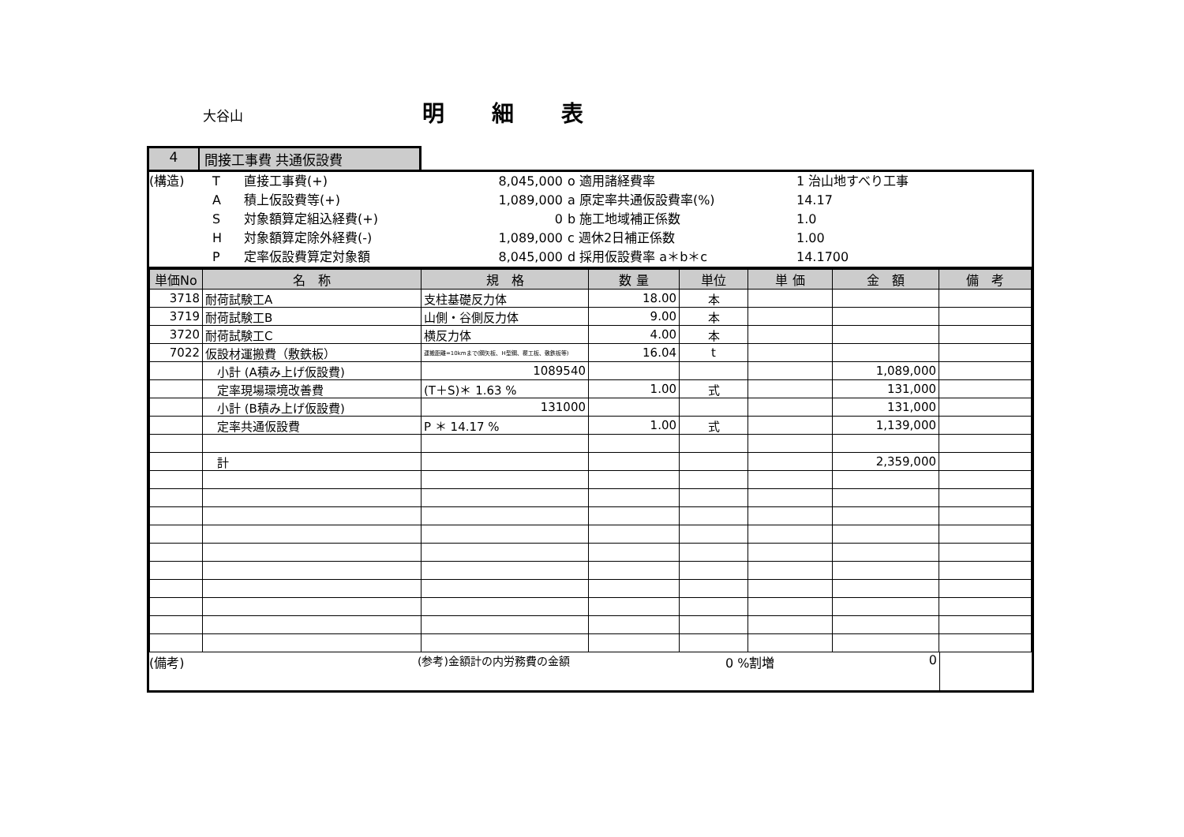大谷山 明細表
4 間接工事費 共通仮設費
(構造)
T
直接工事費(+)
8,045,000
o 適用諸経費率
1 治山地すべり工事
A
積上仮設費等(+)
1,089,000
a 原定率共通仮設費率(%)
14.17
S
対象額算定組込経費(+)
0
b 施工地域補正係数
1.0
H
対象額算定除外経費(-)
1,089,000
c 週休2日補正係数
1.00
P
定率仮設費算定対象額
8,045,000
d 採用仮設費率 a＊b＊c
14.1700
| 単価No | 名 称 | 規 格 | 数 量 | 単位 | 単 価 | 金 額 | 備 考 |
| --- | --- | --- | --- | --- | --- | --- | --- |
| 3718 | 耐荷試験工A | 支柱基礎反力体 | 18.00 | 本 | | | |
| 3719 | 耐荷試験工B | 山側・谷側反力体 | 9.00 | 本 | | | |
| 3720 | 耐荷試験工C | 横反力体 | 4.00 | 本 | | | |
| 7022 | 仮設材運搬費（敷鉄板） | 運搬距離=10kmまで(鋼矢板、H型鋼、覆工板、敷鉄板等) | 16.04 | t | | | |
| | 小計 (A積み上げ仮設費) | 1089540 | | | | 1,089,000 | |
| | 定率現場環境改善費 | (T＋S)＊ 1.63 % | 1.00 | 式 | | 131,000 | |
| | 小計 (B積み上げ仮設費) | 131000 | | | | 131,000 | |
| | 定率共通仮設費 | P ＊ 14.17 % | 1.00 | 式 | | 1,139,000 | |
| | 計 | | | | | 2,359,000 | |
(備考) (参考)金額計の内労務費の金額 0 %割増 0